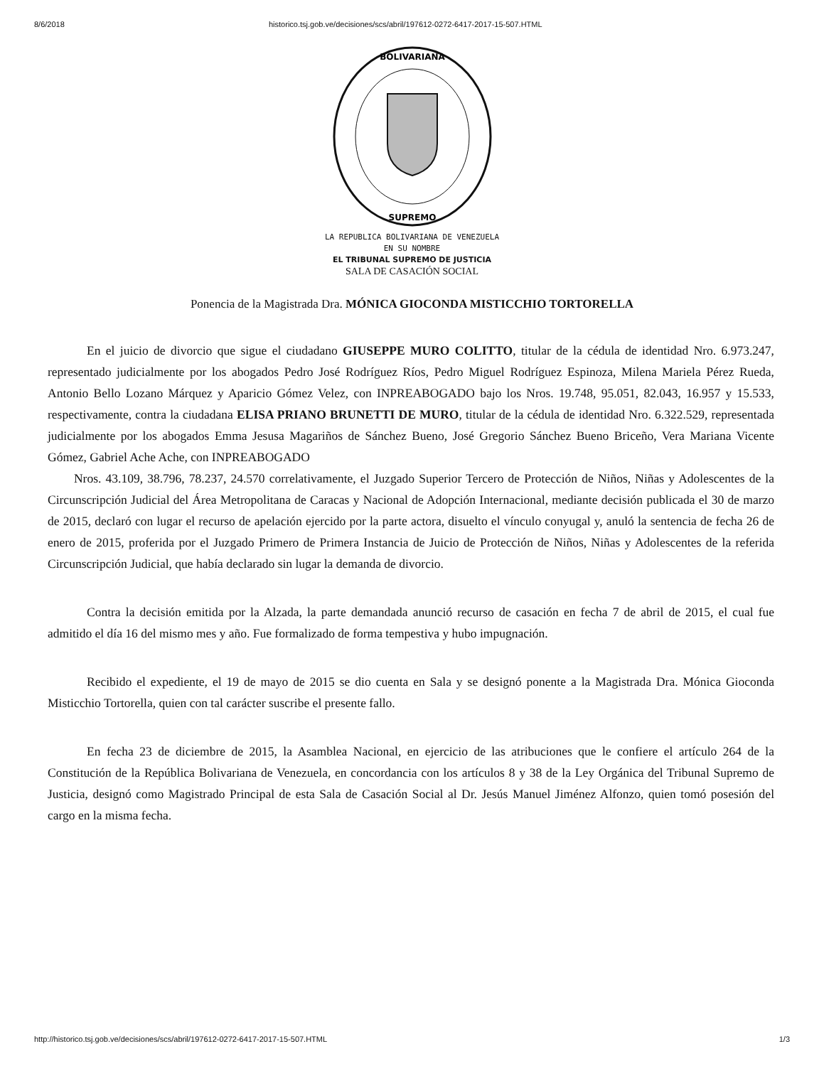8/6/2018 historico.tsj.gob.ve/decisiones/scs/abril/197612-0272-6417-2017-15-507.HTML
BOLIVARIANA
SUPREMO
LA REPUBLICA BOLIVARIANA DE VENEZUELA
EN SU NOMBRE
EL TRIBUNAL SUPREMO DE JUSTICIA
SALA DE CASACIÓN SOCIAL
Ponencia de la Magistrada Dra. MÓNICA GIOCONDA MISTICCHIO TORTORELLA
En el juicio de divorcio que sigue el ciudadano GIUSEPPE MURO COLITTO, titular de la cédula de identidad Nro. 6.973.247, representado judicialmente por los abogados Pedro José Rodríguez Ríos, Pedro Miguel Rodríguez Espinoza, Milena Mariela Pérez Rueda, Antonio Bello Lozano Márquez y Aparicio Gómez Velez, con INPREABOGADO bajo los Nros. 19.748, 95.051, 82.043, 16.957 y 15.533, respectivamente, contra la ciudadana ELISA PRIANO BRUNETTI DE MURO, titular de la cédula de identidad Nro. 6.322.529, representada judicialmente por los abogados Emma Jesusa Magariños de Sánchez Bueno, José Gregorio Sánchez Bueno Briceño, Vera Mariana Vicente Gómez, Gabriel Ache Ache, con INPREABOGADO
Nros. 43.109, 38.796, 78.237, 24.570 correlativamente, el Juzgado Superior Tercero de Protección de Niños, Niñas y Adolescentes de la Circunscripción Judicial del Área Metropolitana de Caracas y Nacional de Adopción Internacional, mediante decisión publicada el 30 de marzo de 2015, declaró con lugar el recurso de apelación ejercido por la parte actora, disuelto el vínculo conyugal y, anuló la sentencia de fecha 26 de enero de 2015, proferida por el Juzgado Primero de Primera Instancia de Juicio de Protección de Niños, Niñas y Adolescentes de la referida Circunscripción Judicial, que había declarado sin lugar la demanda de divorcio.
Contra la decisión emitida por la Alzada, la parte demandada anunció recurso de casación en fecha 7 de abril de 2015, el cual fue admitido el día 16 del mismo mes y año. Fue formalizado de forma tempestiva y hubo impugnación.
Recibido el expediente, el 19 de mayo de 2015 se dio cuenta en Sala y se designó ponente a la Magistrada Dra. Mónica Gioconda Misticchio Tortorella, quien con tal carácter suscribe el presente fallo.
En fecha 23 de diciembre de 2015, la Asamblea Nacional, en ejercicio de las atribuciones que le confiere el artículo 264 de la Constitución de la República Bolivariana de Venezuela, en concordancia con los artículos 8 y 38 de la Ley Orgánica del Tribunal Supremo de Justicia, designó como Magistrado Principal de esta Sala de Casación Social al Dr. Jesús Manuel Jiménez Alfonzo, quien tomó posesión del cargo en la misma fecha.
http://historico.tsj.gob.ve/decisiones/scs/abril/197612-0272-6417-2017-15-507.HTML 1/3